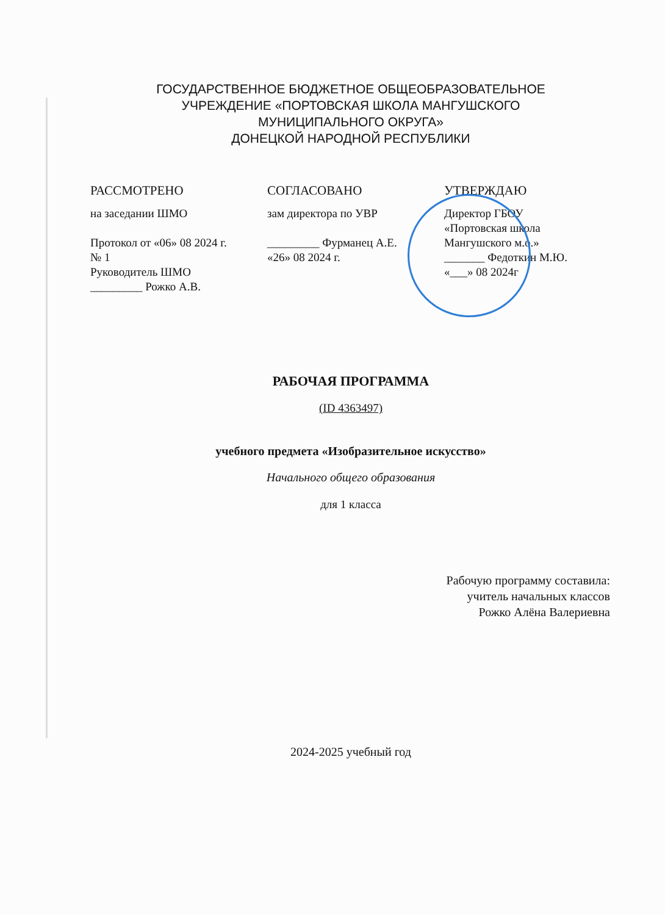ГОСУДАРСТВЕННОЕ БЮДЖЕТНОЕ ОБЩЕОБРАЗОВАТЕЛЬНОЕ
УЧРЕЖДЕНИЕ «ПОРТОВСКАЯ ШКОЛА МАНГУШСКОГО
МУНИЦИПАЛЬНОГО ОКРУГА»
ДОНЕЦКОЙ НАРОДНОЙ РЕСПУБЛИКИ
РАССМОТРЕНО
на заседании ШМО
Протокол от «06» 08 2024 г.
№ 1
Руководитель ШМО
_________ Рожко А.В.
СОГЛАСОВАНО
зам директора по УВР
_________ Фурманец А.Е.
«26» 08 2024 г.
УТВЕРЖДАЮ
Директор ГБОУ
«Портовская школа
Мангушского м.о.»
_______ Федоткин М.Ю.
«___» 08 2024г
РАБОЧАЯ ПРОГРАММА
(ID 4363497)
учебного предмета «Изобразительное искусство»
Начального общего образования
для 1 класса
Рабочую программу составила:
учитель начальных классов
Рожко Алёна Валериевна
2024-2025 учебный год